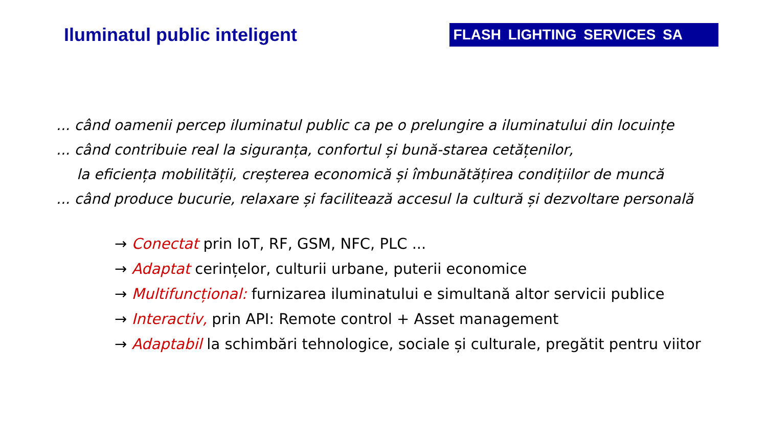Iluminatul public inteligent
FLASH LIGHTING SERVICES SA
... când oamenii percep iluminatul public ca pe o prelungire a iluminatului din locuințe
... când contribuie real la siguranța, confortul și bună-starea cetățenilor,
la eficiența mobilității, creșterea economică și îmbunătățirea condițiilor de muncă
... când produce bucurie, relaxare și facilitează accesul la cultură și dezvoltare personală
→ Conectat prin IoT, RF, GSM, NFC, PLC ...
→ Adaptat cerințelor, culturii urbane, puterii economice
→ Multifuncțional: furnizarea iluminatului e simultană altor servicii publice
→ Interactiv, prin API: Remote control + Asset management
→ Adaptabil la schimbări tehnologice, sociale și culturale, pregătit pentru viitor